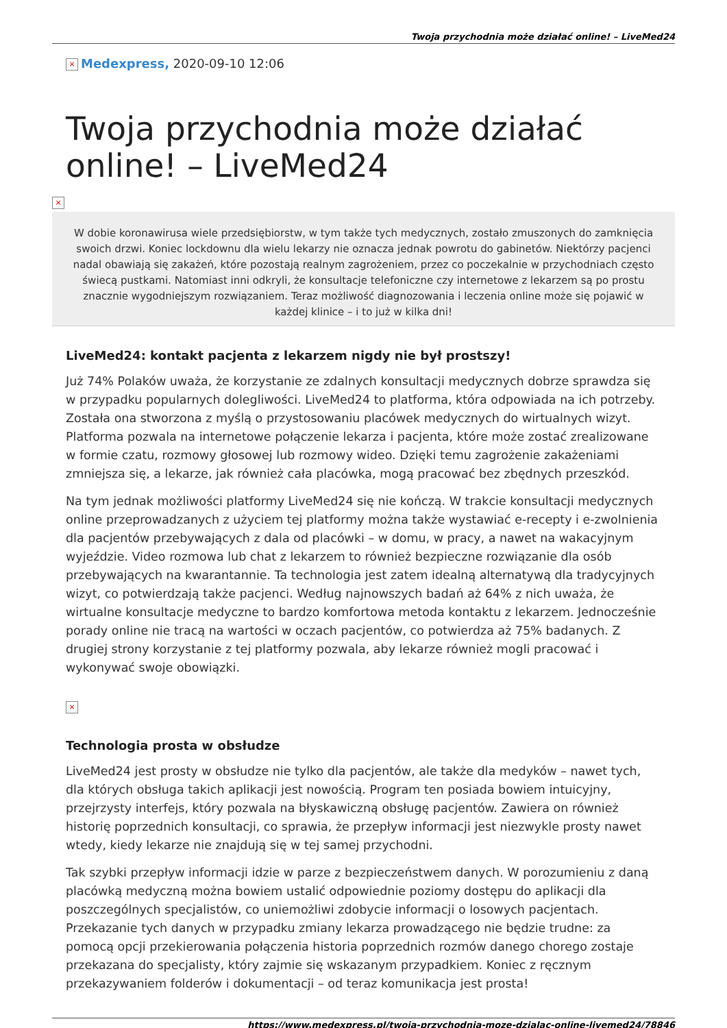Twoja przychodnia może działać online! – LiveMed24
× Medexpress, 2020-09-10 12:06
Twoja przychodnia może działać online! – LiveMed24
×
W dobie koronawirusa wiele przedsiębiorstw, w tym także tych medycznych, zostało zmuszonych do zamknięcia swoich drzwi. Koniec lockdownu dla wielu lekarzy nie oznacza jednak powrotu do gabinetów. Niektórzy pacjenci nadal obawiają się zakażeń, które pozostają realnym zagrożeniem, przez co poczekalnie w przychodniach często świecą pustkami. Natomiast inni odkryli, że konsultacje telefoniczne czy internetowe z lekarzem są po prostu znacznie wygodniejszym rozwiązaniem. Teraz możliwość diagnozowania i leczenia online może się pojawić w każdej klinice – i to już w kilka dni!
LiveMed24: kontakt pacjenta z lekarzem nigdy nie był prostszy!
Już 74% Polaków uważa, że korzystanie ze zdalnych konsultacji medycznych dobrze sprawdza się w przypadku popularnych dolegliwości. LiveMed24 to platforma, która odpowiada na ich potrzeby. Została ona stworzona z myślą o przystosowaniu placówek medycznych do wirtualnych wizyt. Platforma pozwala na internetowe połączenie lekarza i pacjenta, które może zostać zrealizowane w formie czatu, rozmowy głosowej lub rozmowy wideo. Dzięki temu zagrożenie zakażeniami zmniejsza się, a lekarze, jak również cała placówka, mogą pracować bez zbędnych przeszkód.
Na tym jednak możliwości platformy LiveMed24 się nie kończą. W trakcie konsultacji medycznych online przeprowadzanych z użyciem tej platformy można także wystawiać e-recepty i e-zwolnienia dla pacjentów przebywających z dala od placówki – w domu, w pracy, a nawet na wakacyjnym wyjeździe. Video rozmowa lub chat z lekarzem to również bezpieczne rozwiązanie dla osób przebywających na kwarantannie. Ta technologia jest zatem idealną alternatywą dla tradycyjnych wizyt, co potwierdzają także pacjenci. Według najnowszych badań aż 64% z nich uważa, że wirtualne konsultacje medyczne to bardzo komfortowa metoda kontaktu z lekarzem. Jednocześnie porady online nie tracą na wartości w oczach pacjentów, co potwierdza aż 75% badanych. Z drugiej strony korzystanie z tej platformy pozwala, aby lekarze również mogli pracować i wykonywać swoje obowiązki.
×
Technologia prosta w obsłudze
LiveMed24 jest prosty w obsłudze nie tylko dla pacjentów, ale także dla medyków – nawet tych, dla których obsługa takich aplikacji jest nowością. Program ten posiada bowiem intuicyjny, przejrzysty interfejs, który pozwala na błyskawiczną obsługę pacjentów. Zawiera on również historię poprzednich konsultacji, co sprawia, że przepływ informacji jest niezwykle prosty nawet wtedy, kiedy lekarze nie znajdują się w tej samej przychodni.
Tak szybki przepływ informacji idzie w parze z bezpieczeństwem danych. W porozumieniu z daną placówką medyczną można bowiem ustalić odpowiednie poziomy dostępu do aplikacji dla poszczególnych specjalistów, co uniemożliwi zdobycie informacji o losowych pacjentach. Przekazanie tych danych w przypadku zmiany lekarza prowadzącego nie będzie trudne: za pomocą opcji przekierowania połączenia historia poprzednich rozmów danego chorego zostaje przekazana do specjalisty, który zajmie się wskazanym przypadkiem. Koniec z ręcznym przekazywaniem folderów i dokumentacji – od teraz komunikacja jest prosta!
https://www.medexpress.pl/twoja-przychodnia-moze-dzialac-online-livemed24/78846